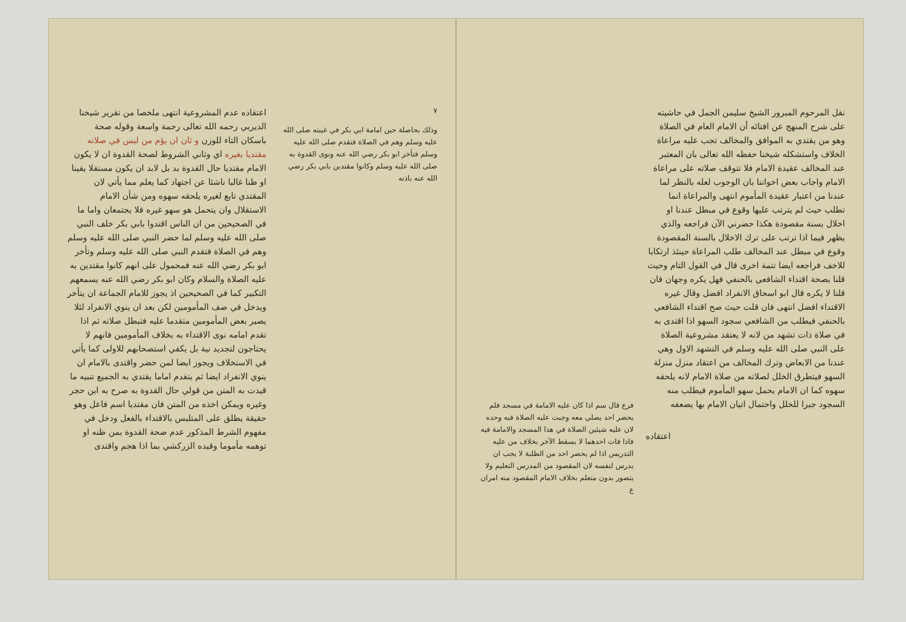نقل المرحوم المبرور الشيخ سليمن الجمل في حاشيته على شرح المنهج عن افتائه أن الامام العام في الصلاة وهو من يقتدي به الموافق والمخالف تجب عليه مراعاة الخلاف واستشكله شيخنا حفظه الله تعالى بان المعتبر عند المخالف عقيدة الامام فلا تتوقف صلاته على مراعاة الامام واجاب بعض اخواننا بان الوجوب لعله بالنظر لما عندنا من اعتبار عقيدة المأموم انتهى والمراعاة انما تطلب حيث لم يترتب عليها وقوع في مبطل عندنا او اخلال بسنة مقصودة هكذا حضرني الآن فراجعه والذي يظهر فيما اذا ترتب على ترك الاخلال بالسنة المقصودة وقوع في مبطل عند المخالف طلب المراعاة حينئذ ارتكابا للاخف فراجعه ايضا تتمة اخرى قال في القول التام وحيث قلنا بصحة اقتداء الشافعي بالحنفي فهل يكره وجهان فان قلنا لا يكره قال ابو اسحاق الانفراد افضل وقال غيره الاقتداء افضل انتهى فان قلت حيث صح اقتداء الشافعي بالحنفي فيطلب من الشافعي سجود السهو اذا اقتدى به في صلاة ذات تشهد من لانه لا يعتقد مشروعية الصلاة على النبي صلى الله عليه وسلم في التشهد الاول وهي عندنا من الابعاض وترك المخالف من اعتقاد منزل منزلة السهو فيتطرق الخلل لصلاته من صلاة الامام لانه يلحقه سهوه كما ان الامام يحمل سهو المأموم فيطلب منه السجود جبرا للخلل واحتمال اتيان الامام بها يضعفه
اعتقاده
فرع قال سم اذا كان عليه الامامة في مسجد فلم يحضر احد يصلي معه وجبت عليه الصلاة فيه وحده لان عليه شيئين الصلاة في هذا المسجد والامامة فيه فاذا فات احدهما لا يسقط الآخر بخلاف من عليه التدريس اذا لم يحضر احد من الطلبة لا يجب ان يدرس لنفسه لان المقصود من المدرس التعليم ولا يتصور بدون متعلم بخلاف الامام المقصود منه امران ع
٧
وذلك بحاصلة حين امامة ابي بكر في غيبته صلى الله عليه وسلم وهم في الصلاة فتقدم صلى الله عليه وسلم فتأخر ابو بكر رضي الله عنه ونوى القدوة به صلى الله عليه وسلم وكانوا مقتدين بابي بكر رضي الله عنه باذنه
اعتقاده عدم المشروعية انتهى ملخصا من تقرير شيخنا الديربي رحمه الله تعالى رحمة واسعة وقوله صحة باسكان التاء للوزن و ثان ان يؤم من ليس في صلاته مقتديا بغيره اي وثاني الشروط لصحة القدوة ان لا يكون الامام مقتديا حال القدوة بد بل لابد ان يكون مستقلا يقينا او ظنا غالبا ناشئا عن اجتهاد كما يعلم مما يأتي لان المقتدي تابع لغيره يلحقه سهوه ومن شأن الامام الاستقلال وان يتحمل هو سهو غيره فلا يجتمعان واما ما في الصحيحين من ان الناس اقتدوا بابي بكر خلف النبي صلى الله عليه وسلم لما حضر النبي صلى الله عليه وسلم وهم في الصلاة فتقدم النبي صلى الله عليه وسلم وتأخر ابو بكر رضي الله عنه فمحمول على انهم كانوا مقتدين به عليه الصلاة والسلام وكان ابو بكر رضي الله عنه يسمعهم التكبير كما في الصحيحين اذ يجوز للامام الجماعة ان يتأخر ويدخل في صف المأمومين لكن بعد ان ينوي الانفراد لئلا يصير بعض المأمومين متقدما عليه فتبطل صلاته ثم اذا تقدم امامه نوى الاقتداء به بخلاف المأمومين فانهم لا يحتاجون لتجديد نية بل يكفي استصحابهم للاولى كما يأتي في الاستخلاف ويجوز ايضا لمن حضر واقتدى بالامام ان ينوي الانفراد ايضا ثم يتقدم اماما يقتدي به الجميع تنبيه ما قيدت به المتن من قولي حال القدوة به صرح به ابن حجر وغيره ويمكن اخذه من المتن فان مقتديا اسم فاعل وهو حقيقة يطلق على المتلبس بالاقتداء بالفعل ودخل في مفهوم الشرط المذكور عدم صحة القدوة بمن ظنه او توهمه مأموما وقيده الزركشي بما اذا هجم واقتدى